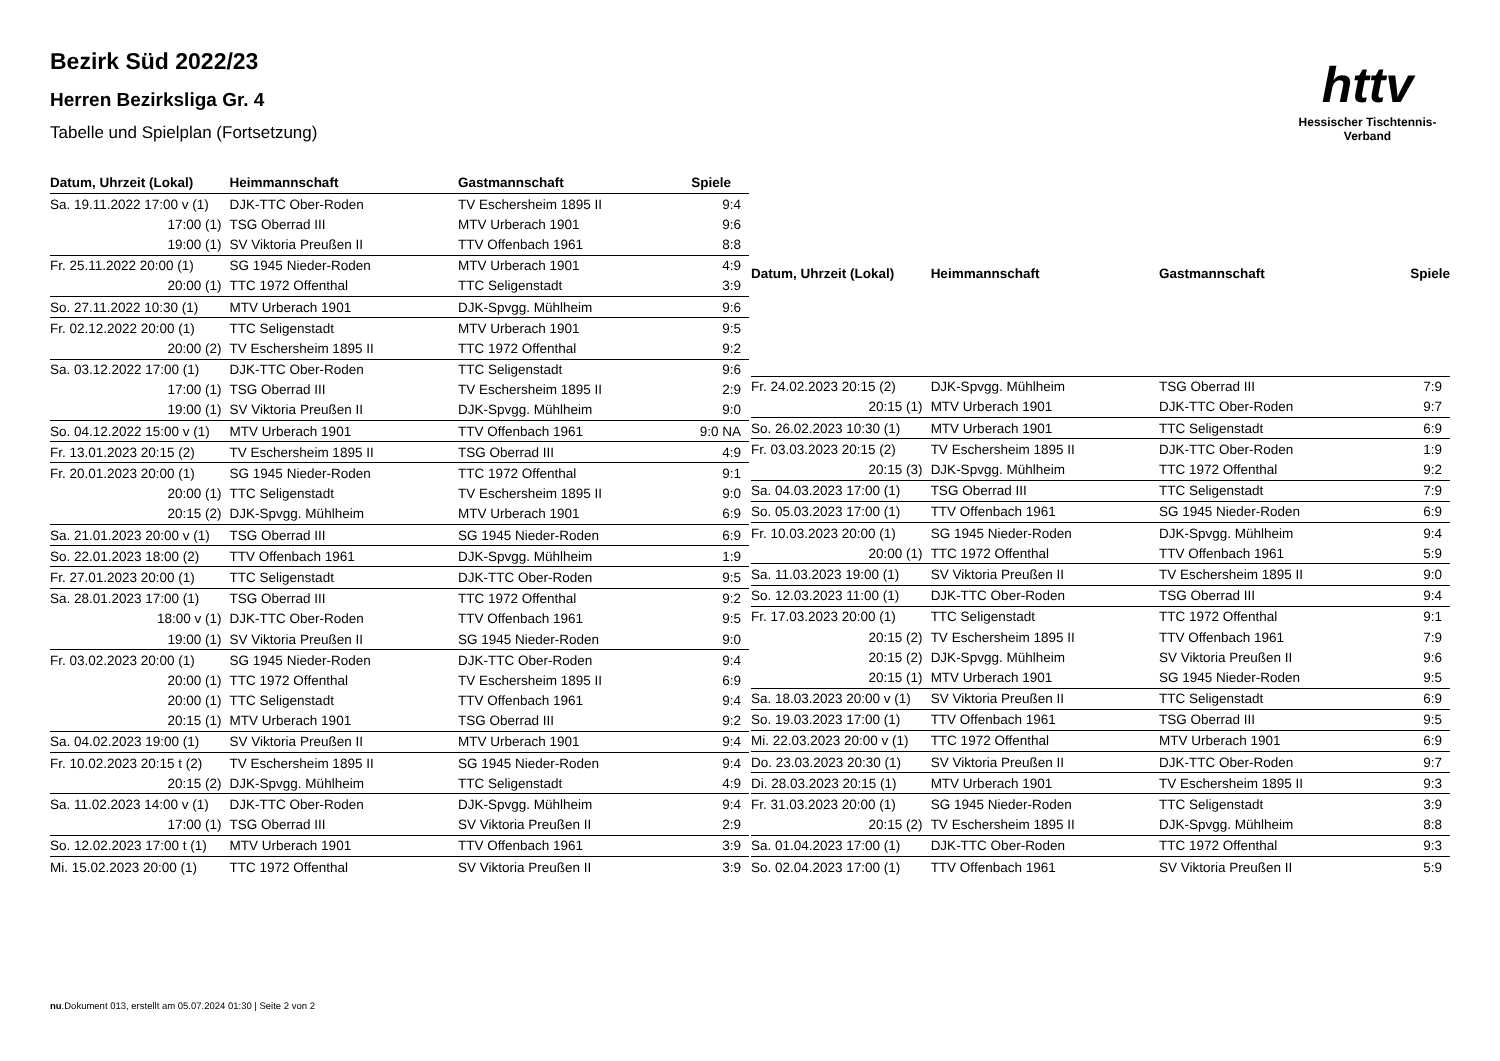httv
Hessischer Tischtennis-Verband
Bezirk Süd 2022/23
Herren Bezirksliga Gr. 4
Tabelle und Spielplan (Fortsetzung)
| Datum, Uhrzeit (Lokal) | Heimmannschaft | Gastmannschaft | Spiele |
| --- | --- | --- | --- |
| Sa. 19.11.2022 17:00 v (1) | DJK-TTC Ober-Roden | TV Eschersheim 1895 II | 9:4 |
| 17:00 (1) | TSG Oberrad III | MTV Urberach 1901 | 9:6 |
| 19:00 (1) | SV Viktoria Preußen II | TTV Offenbach 1961 | 8:8 |
| Fr. 25.11.2022 20:00 (1) | SG 1945 Nieder-Roden | MTV Urberach 1901 | 4:9 |
| 20:00 (1) | TTC 1972 Offenthal | TTC Seligenstadt | 3:9 |
| So. 27.11.2022 10:30 (1) | MTV Urberach 1901 | DJK-Spvgg. Mühlheim | 9:6 |
| Fr. 02.12.2022 20:00 (1) | TTC Seligenstadt | MTV Urberach 1901 | 9:5 |
| 20:00 (2) | TV Eschersheim 1895 II | TTC 1972 Offenthal | 9:2 |
| Sa. 03.12.2022 17:00 (1) | DJK-TTC Ober-Roden | TTC Seligenstadt | 9:6 |
| 17:00 (1) | TSG Oberrad III | TV Eschersheim 1895 II | 2:9 |
| 19:00 (1) | SV Viktoria Preußen II | DJK-Spvgg. Mühlheim | 9:0 |
| So. 04.12.2022 15:00 v (1) | MTV Urberach 1901 | TTV Offenbach 1961 | 9:0 NA |
| Fr. 13.01.2023 20:15 (2) | TV Eschersheim 1895 II | TSG Oberrad III | 4:9 |
| Fr. 20.01.2023 20:00 (1) | SG 1945 Nieder-Roden | TTC 1972 Offenthal | 9:1 |
| 20:00 (1) | TTC Seligenstadt | TV Eschersheim 1895 II | 9:0 |
| 20:15 (2) | DJK-Spvgg. Mühlheim | MTV Urberach 1901 | 6:9 |
| Sa. 21.01.2023 20:00 v (1) | TSG Oberrad III | SG 1945 Nieder-Roden | 6:9 |
| So. 22.01.2023 18:00 (2) | TTV Offenbach 1961 | DJK-Spvgg. Mühlheim | 1:9 |
| Fr. 27.01.2023 20:00 (1) | TTC Seligenstadt | DJK-TTC Ober-Roden | 9:5 |
| Sa. 28.01.2023 17:00 (1) | TSG Oberrad III | TTC 1972 Offenthal | 9:2 |
| 18:00 v (1) | DJK-TTC Ober-Roden | TTV Offenbach 1961 | 9:5 |
| 19:00 (1) | SV Viktoria Preußen II | SG 1945 Nieder-Roden | 9:0 |
| Fr. 03.02.2023 20:00 (1) | SG 1945 Nieder-Roden | DJK-TTC Ober-Roden | 9:4 |
| 20:00 (1) | TTC 1972 Offenthal | TV Eschersheim 1895 II | 6:9 |
| 20:00 (1) | TTC Seligenstadt | TTV Offenbach 1961 | 9:4 |
| 20:15 (1) | MTV Urberach 1901 | TSG Oberrad III | 9:2 |
| Sa. 04.02.2023 19:00 (1) | SV Viktoria Preußen II | MTV Urberach 1901 | 9:4 |
| Fr. 10.02.2023 20:15 t (2) | TV Eschersheim 1895 II | SG 1945 Nieder-Roden | 9:4 |
| 20:15 (2) | DJK-Spvgg. Mühlheim | TTC Seligenstadt | 4:9 |
| Sa. 11.02.2023 14:00 v (1) | DJK-TTC Ober-Roden | DJK-Spvgg. Mühlheim | 9:4 |
| 17:00 (1) | TSG Oberrad III | SV Viktoria Preußen II | 2:9 |
| So. 12.02.2023 17:00 t (1) | MTV Urberach 1901 | TTV Offenbach 1961 | 3:9 |
| Mi. 15.02.2023 20:00 (1) | TTC 1972 Offenthal | SV Viktoria Preußen II | 3:9 |
| Datum, Uhrzeit (Lokal) | Heimmannschaft | Gastmannschaft | Spiele |
| --- | --- | --- | --- |
| Fr. 24.02.2023 20:15 (2) | DJK-Spvgg. Mühlheim | TSG Oberrad III | 7:9 |
| 20:15 (1) | MTV Urberach 1901 | DJK-TTC Ober-Roden | 9:7 |
| So. 26.02.2023 10:30 (1) | MTV Urberach 1901 | TTC Seligenstadt | 6:9 |
| Fr. 03.03.2023 20:15 (2) | TV Eschersheim 1895 II | DJK-TTC Ober-Roden | 1:9 |
| 20:15 (3) | DJK-Spvgg. Mühlheim | TTC 1972 Offenthal | 9:2 |
| Sa. 04.03.2023 17:00 (1) | TSG Oberrad III | TTC Seligenstadt | 7:9 |
| So. 05.03.2023 17:00 (1) | TTV Offenbach 1961 | SG 1945 Nieder-Roden | 6:9 |
| Fr. 10.03.2023 20:00 (1) | SG 1945 Nieder-Roden | DJK-Spvgg. Mühlheim | 9:4 |
| 20:00 (1) | TTC 1972 Offenthal | TTV Offenbach 1961 | 5:9 |
| Sa. 11.03.2023 19:00 (1) | SV Viktoria Preußen II | TV Eschersheim 1895 II | 9:0 |
| So. 12.03.2023 11:00 (1) | DJK-TTC Ober-Roden | TSG Oberrad III | 9:4 |
| Fr. 17.03.2023 20:00 (1) | TTC Seligenstadt | TTC 1972 Offenthal | 9:1 |
| 20:15 (2) | TV Eschersheim 1895 II | TTV Offenbach 1961 | 7:9 |
| 20:15 (2) | DJK-Spvgg. Mühlheim | SV Viktoria Preußen II | 9:6 |
| 20:15 (1) | MTV Urberach 1901 | SG 1945 Nieder-Roden | 9:5 |
| Sa. 18.03.2023 20:00 v (1) | SV Viktoria Preußen II | TTC Seligenstadt | 6:9 |
| So. 19.03.2023 17:00 (1) | TTV Offenbach 1961 | TSG Oberrad III | 9:5 |
| Mi. 22.03.2023 20:00 v (1) | TTC 1972 Offenthal | MTV Urberach 1901 | 6:9 |
| Do. 23.03.2023 20:30 (1) | SV Viktoria Preußen II | DJK-TTC Ober-Roden | 9:7 |
| Di. 28.03.2023 20:15 (1) | MTV Urberach 1901 | TV Eschersheim 1895 II | 9:3 |
| Fr. 31.03.2023 20:00 (1) | SG 1945 Nieder-Roden | TTC Seligenstadt | 3:9 |
| 20:15 (2) | TV Eschersheim 1895 II | DJK-Spvgg. Mühlheim | 8:8 |
| Sa. 01.04.2023 17:00 (1) | DJK-TTC Ober-Roden | TTC 1972 Offenthal | 9:3 |
| So. 02.04.2023 17:00 (1) | TTV Offenbach 1961 | SV Viktoria Preußen II | 5:9 |
nu.Dokument 013, erstellt am 05.07.2024 01:30 | Seite 2 von 2